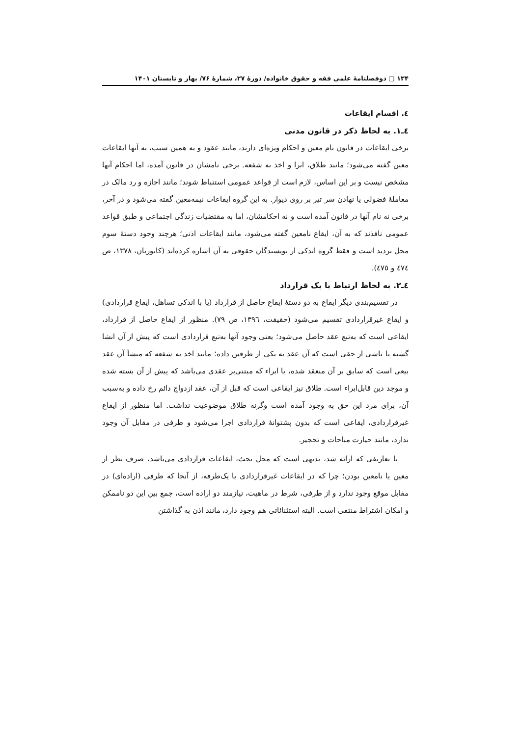۱۳۴ ▢ دوفصلنامهٔ علمی فقه و حقوق خانواده/ دورهٔ ۲۷، شمارهٔ ۷۶/ بهار و تابستان ۱۴۰۱
٤. اقسام ایقاعات
٤ـ١. به لحاظ ذکر در قانون مدنی
برخی ایقاعات در قانون نام معین و احکام ویژه‌ای دارند، مانند عقود و به همین سبب، به آنها ایقاعات معین گفته می‌شود؛ مانند طلاق، ابرا و اخذ به شفعه. برخی نامشان در قانون آمده، اما احکام آنها مشخص نیست و بر این اساس، لازم است از قواعد عمومی استنباط شوند؛ مانند اجازه و رد مالک در معاملهٔ فضولی یا نهادن سر تیر بر روی دیوار. به این گروه ایقاعات نیمه‌معین گفته می‌شود و در آخر، برخی نه نام آنها در قانون آمده است و نه احکامشان، اما به مقتضیات زندگی اجتماعی و طبق قواعد عمومی نافذند که به آن، ایقاع نامعین گفته می‌شود، مانند ایقاعات اذنی؛ هرچند وجود دستهٔ سوم محل تردید است و فقط گروه اندکی از نویسندگان حقوقی به آن اشاره کرده‌اند (کاتوزیان، ١٣٧٨، ص ٤٧٤ و ٤٧٥).
٤ـ٢. به لحاظ ارتباط با یک قرارداد
در تقسیم‌بندی دیگر ایقاع به دو دستهٔ ایقاع حاصل از قرارداد (یا با اندکی تساهل، ایقاع قراردادی) و ایقاع غیرقراردادی تقسیم می‌شود (حقیقت، ١٣٩٦، ص ٧٩). منظور از ایقاع حاصل از قرارداد، ایقاعی است که به‌تبع عقد حاصل می‌شود؛ یعنی وجود آنها به‌تبع قراردادی است که پیش از آن انشا گشته یا ناشی از حقی است که آن عقد به یکی از طرفین داده؛ مانند اخذ به شفعه که منشأ آن عقد بیعی است که سابق بر آن منعقد شده، یا ابراء که مبتنی‌بر عقدی می‌باشد که پیش از آن بسته شده و موجد دین قابل‌ابراء است. طلاق نیز ایقاعی است که قبل از آن، عقد ازدواج دائم رخ داده و به‌سبب آن، برای مرد این حق به وجود آمده است وگرنه طلاق موضوعیت نداشت. اما منظور از ایقاع غیرقراردادی، ایقاعی است که بدون پشتوانهٔ قراردادی اجرا می‌شود و طرفی در مقابل آن وجود ندارد، مانند حیازت مباحات و تحجیر.
با تعاریفی که ارائه شد، بدیهی است که محل بحث، ایقاعات قراردادی می‌باشد، صرف نظر از معین یا نامعین بودن؛ چرا که در ایقاعات غیرقراردادی یا یک‌طرفه، از آنجا که طرفی (اراده‌ای) در مقابل موقع وجود ندارد و از طرفی، شرط در ماهیت، نیازمند دو اراده است، جمع بین این دو ناممکن و امکان اشتراط منتفی است. البته استثنائاتی هم وجود دارد، مانند اذن به گذاشتن